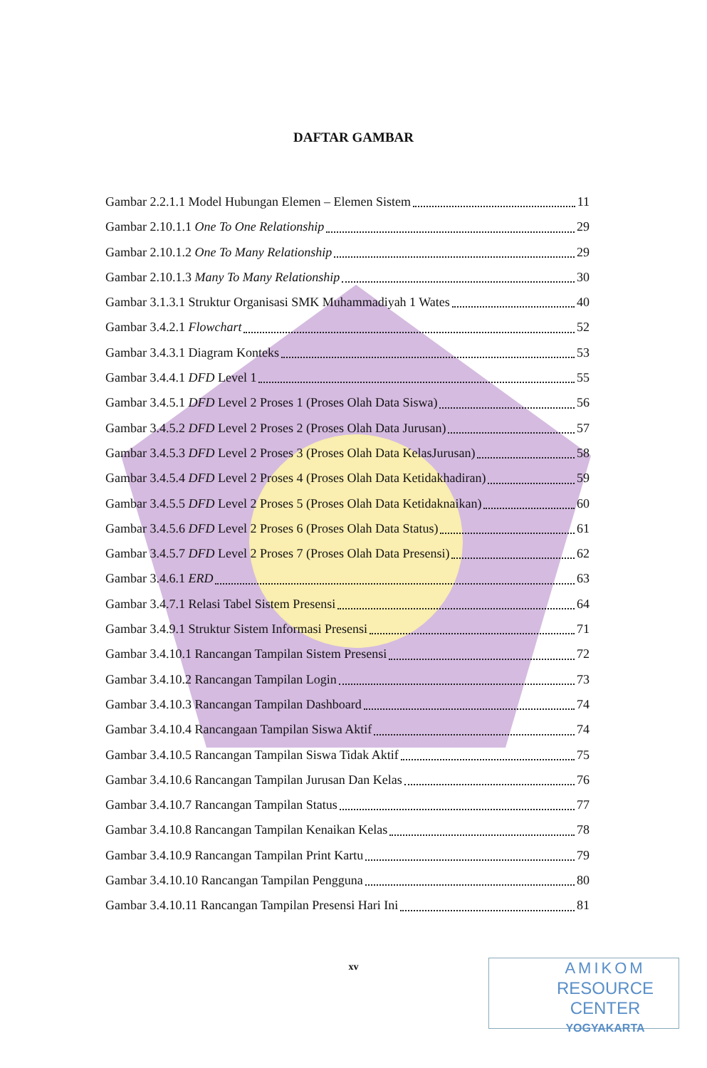DAFTAR GAMBAR
Gambar 2.2.1.1 Model Hubungan Elemen – Elemen Sistem 11
Gambar 2.10.1.1 One To One Relationship 29
Gambar 2.10.1.2 One To Many Relationship 29
Gambar 2.10.1.3 Many To Many Relationship 30
Gambar 3.1.3.1 Struktur Organisasi SMK Muhammadiyah 1 Wates 40
Gambar 3.4.2.1 Flowchart 52
Gambar 3.4.3.1 Diagram Konteks 53
Gambar 3.4.4.1 DFD Level 1 55
Gambar 3.4.5.1 DFD Level 2 Proses 1 (Proses Olah Data Siswa) 56
Gambar 3.4.5.2 DFD Level 2 Proses 2 (Proses Olah Data Jurusan) 57
Gambar 3.4.5.3 DFD Level 2 Proses 3 (Proses Olah Data KelasJurusan) 58
Gambar 3.4.5.4 DFD Level 2 Proses 4 (Proses Olah Data Ketidakhadiran) 59
Gambar 3.4.5.5 DFD Level 2 Proses 5 (Proses Olah Data Ketidaknaikan) 60
Gambar 3.4.5.6 DFD Level 2 Proses 6 (Proses Olah Data Status) 61
Gambar 3.4.5.7 DFD Level 2 Proses 7 (Proses Olah Data Presensi) 62
Gambar 3.4.6.1 ERD 63
Gambar 3.4.7.1 Relasi Tabel Sistem Presensi 64
Gambar 3.4.9.1 Struktur Sistem Informasi Presensi 71
Gambar 3.4.10.1 Rancangan Tampilan Sistem Presensi 72
Gambar 3.4.10.2 Rancangan Tampilan Login 73
Gambar 3.4.10.3 Rancangan Tampilan Dashboard 74
Gambar 3.4.10.4 Rancangaan Tampilan Siswa Aktif 74
Gambar 3.4.10.5 Rancangan Tampilan Siswa Tidak Aktif 75
Gambar 3.4.10.6 Rancangan Tampilan Jurusan Dan Kelas 76
Gambar 3.4.10.7 Rancangan Tampilan Status 77
Gambar 3.4.10.8 Rancangan Tampilan Kenaikan Kelas 78
Gambar 3.4.10.9 Rancangan Tampilan Print Kartu 79
Gambar 3.4.10.10 Rancangan Tampilan Pengguna 80
Gambar 3.4.10.11 Rancangan Tampilan Presensi Hari Ini 81
xv
AMIKOM
RESOURCE CENTER
YOGYAKARTA